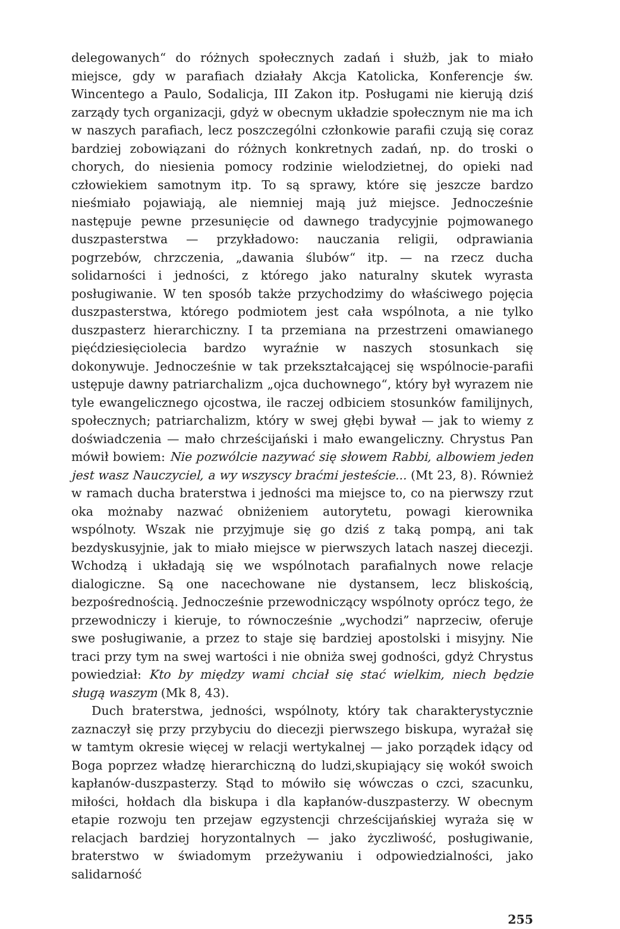delegowanych“ do różnych społecznych zadań i służb, jak to miało miejsce, gdy w parafiach działały Akcja Katolicka, Konferencje św. Wincentego a Paulo, Sodalicja, III Zakon itp. Posługami nie kierują dziś zarządy tych organizacji, gdyż w obecnym układzie społecznym nie ma ich w naszych parafiach, lecz poszczególni członkowie parafii czują się coraz bardziej zobowiązani do różnych konkretnych zadań, np. do troski o chorych, do niesienia pomocy rodzinie wielodzietnej, do opieki nad człowiekiem samotnym itp. To są sprawy, które się jeszcze bardzo nieśmiało pojawiają, ale niemniej mają już miejsce. Jednocześnie następuje pewne przesunięcie od dawnego tradycyjnie pojmowanego duszpasterstwa — przykładowo: nauczania religii, odprawiania pogrzebów, chrzczenia, „dawania ślubów“ itp. — na rzecz ducha solidarności i jedności, z którego jako naturalny skutek wyrasta posługiwanie. W ten sposób także przychodzimy do właściwego pojęcia duszpasterstwa, którego podmiotem jest cała wspólnota, a nie tylko duszpasterz hierarchiczny. I ta przemiana na przestrzeni omawianego pięćdziesięciolecia bardzo wyraźnie w naszych stosunkach się dokonywuje. Jednocześnie w tak przekształcającej się wspólnocie-parafii ustępuje dawny patriarchalizm „ojca duchownego“, który był wyrazem nie tyle ewangelicznego ojcostwa, ile raczej odbiciem stosunków familijnych, społecznych; patriarchalizm, który w swej głębi bywał — jak to wiemy z doświadczenia — mało chrześcijański i mało ewangeliczny. Chrystus Pan mówił bowiem: Nie pozwólcie nazywać się słowem Rabbi, albowiem jeden jest wasz Nauczyciel, a wy wszyscy braćmi jesteście... (Mt 23, 8). Również w ramach ducha braterstwa i jedności ma miejsce to, co na pierwszy rzut oka możnaby nazwać obniżeniem autorytetu, powagi kierownika wspólnoty. Wszak nie przyjmuje się go dziś z taką pompą, ani tak bezdyskusyjnie, jak to miało miejsce w pierwszych latach naszej diecezji. Wchodzą i układają się we wspólnotach parafialnych nowe relacje dialogiczne. Są one nacechowane nie dystansem, lecz bliskością, bezpośrednością. Jednocześnie przewodniczący wspólnoty oprócz tego, że przewodniczy i kieruje, to równocześnie „wychodzi” naprzeciw, oferuje swe posługiwanie, a przez to staje się bardziej apostolski i misyjny. Nie traci przy tym na swej wartości i nie obniża swej godności, gdyż Chrystus powiedział: Kto by między wami chciał się stać wielkim, niech będzie sługą waszym (Mk 8, 43).
Duch braterstwa, jedności, wspólnoty, który tak charakterystycznie zaznaczył się przy przybyciu do diecezji pierwszego biskupa, wyrażał się w tamtym okresie więcej w relacji wertykalnej — jako porządek idący od Boga poprzez władzę hierarchiczną do ludzi,skupiający się wokół swoich kapłanów-duszpasterzy. Stąd to mówiło się wówczas o czci, szacunku, miłości, hołdach dla biskupa i dla kapłanów-duszpasterzy. W obecnym etapie rozwoju ten przejaw egzystencji chrześcijańskiej wyraża się w relacjach bardziej horyzontalnych — jako życzliwość, posługiwanie, braterstwo w świadomym przeżywaniu i odpowiedzialności, jako salidarność
255